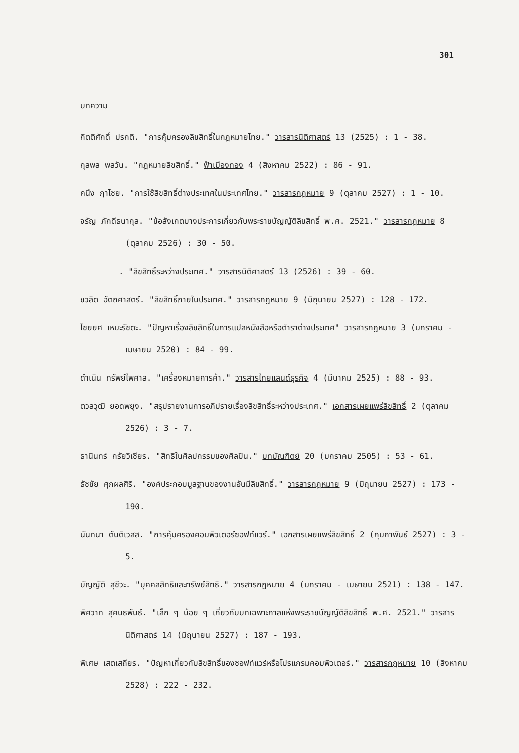301
บทความ
กิตติศักดิ์ ปรกติ. "การคุ้มครองลิขสิทธิ์ในกฎหมายไทย." วารสารนิติศาสตร์ 13 (2525) : 1 - 38.
กุลพล พลวัน. "กฎหมายลิขสิทธิ์." ฟ้าเมืองทอง 4 (สิงหาคม 2522) : 86 - 91.
คนึง ฦาไชย. "การใช้ลิขสิทธิ์ต่างประเทศในประเทศไทย." วารสารกฎหมาย 9 (ตุลาคม 2527) : 1 - 10.
จรัญ ภักดีธนากุล. "ข้อสังเกตบางประการเกี่ยวกับพระราชบัญญัติลิขสิทธิ์ พ.ศ. 2521." วารสารกฎหมาย 8 (ตุลาคม 2526) : 30 - 50.
________. "ลิขสิทธิ์ระหว่างประเทศ." วารสารนิติศาสตร์ 13 (2526) : 39 - 60.
ชวลิต อัตถศาสตร์. "ลิขสิทธิ์ภายในประเทศ." วารสารกฎหมาย 9 (มิถุนายน 2527) : 128 - 172.
ไชยยศ เหมะรัชตะ. "ปัญหาเรื่องลิขสิทธิ์ในการแปลหนังสือหรือตำราต่างประเทศ" วารสารกฎหมาย 3 (มกราคม - เมษายน 2520) : 84 - 99.
ดำเนิน ทรัพย์ไพศาล. "เครื่องหมายการค้า." วารสารไทยแลนด์ธุรกิจ 4 (มีนาคม 2525) : 88 - 93.
ตวลวุฒิ ยอดพยุง. "สรุปรายงานการอภิปรายเรื่องลิขสิทธิ์ระหว่างประเทศ." เอกสารเผยแพร่ลิขสิทธิ์ 2 (ตุลาคม 2526) : 3 - 7.
ธานินทร์ กรัยวิเชียร. "สิทธิในศิลปกรรมของศิลปิน." บทบัณฑิตย์ 20 (มกราคม 2505) : 53 - 61.
ธัชชัย ศุภผลศิริ. "องค์ประกอบมูลฐานของงานอันมีลิขสิทธิ์." วารสารกฎหมาย 9 (มิถุนายน 2527) : 173 - 190.
นันทนา ตันติเวสส. "การคุ้มครองคอมพิวเตอร์ซอฟท์แวร์." เอกสารเผยแพร่ลิขสิทธิ์ 2 (กุมภาพันธ์ 2527) : 3 - 5.
บัญญัติ สุชีวะ. "บุคคลสิทธิและทรัพย์สิทธิ." วารสารกฎหมาย 4 (มกราคม - เมษายน 2521) : 138 - 147.
พิศวาท สุคนธพันธ์. "เล็ก ๆ น้อย ๆ เกี่ยวกับบทเฉพาะกาลแห่งพระราชบัญญัติลิขสิทธิ์ พ.ศ. 2521." วารสารนิติศาสตร์ 14 (มิถุนายน 2527) : 187 - 193.
พิเศษ เสตเสถียร. "ปัญหาเกี่ยวกับลิขสิทธิ์ของซอฟท์แวร์หรือโปรแกรมคอมพิวเตอร์." วารสารกฎหมาย 10 (สิงหาคม 2528) : 222 - 232.